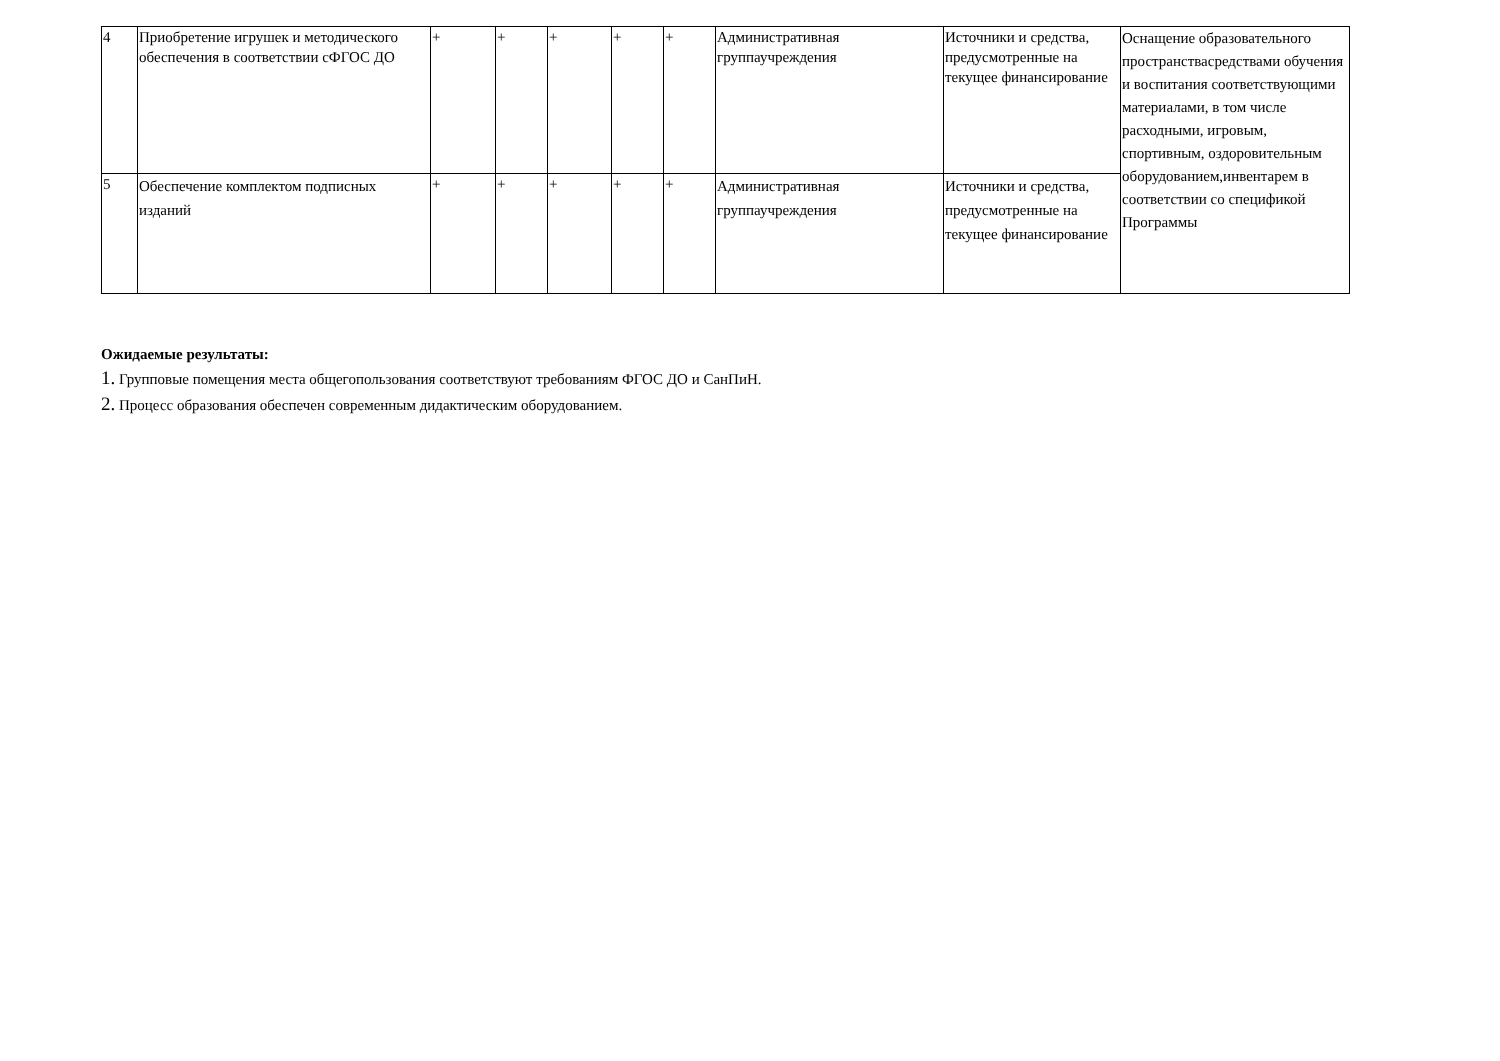| 4 | Приобретение игрушек и методического обеспечения в соответствии сФГОС ДО | + | + | + | + | + | Административная группаучреждения | Источники и средства, предусмотренные на текущее финансирование | Оснащение образовательного пространствасредствами обучения и воспитания соответствующими материалами, в том числе расходными, игровым, спортивным, оздоровительным оборудованием,инвентарем в соответствии со спецификой Программы |
| 5 | Обеспечение комплектом подписных изданий | + | + | + | + | + | Административная группаучреждения | Источники и средства, предусмотренные на текущее финансирование | |
Ожидаемые результаты:
1. Групповые помещения места общегопользования соответствуют требованиям ФГОС ДО и СанПиН.
2. Процесс образования обеспечен современным дидактическим оборудованием.